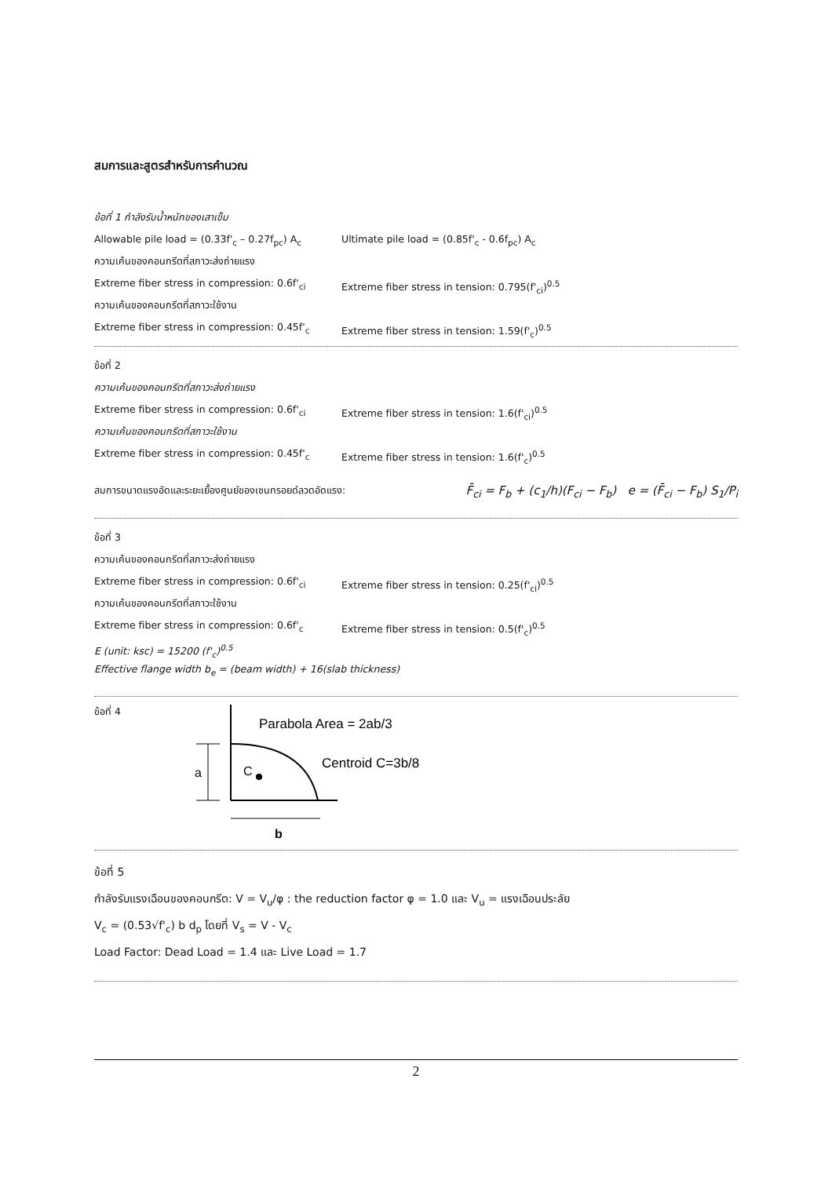สมการและสูตรสำหรับการคำนวณ
ข้อที่ 1 กำลังรับน้ำหนักของเสาเข็ม
Allowable pile load = (0.33f'<sub>c</sub> – 0.27f<sub>pc</sub>) A<sub>c</sub> Ultimate pile load = (0.85f'<sub>c</sub> - 0.6f<sub>pc</sub>) A<sub>c</sub>
ความเค้นของคอนกรีตที่สภาวะส่งถ่ายแรง
Extreme fiber stress in compression: 0.6f'<sub>ci</sub> Extreme fiber stress in tension: 0.795(f'<sub>ci</sub>)<sup>0.5</sup>
ความเค้นของคอนกรีตที่สภาวะใช้งาน
Extreme fiber stress in compression: 0.45f'<sub>c</sub> Extreme fiber stress in tension: 1.59(f'<sub>c</sub>)<sup>0.5</sup>
ข้อที่ 2
ความเค้นของคอนกรีตที่สภาวะส่งถ่ายแรง
Extreme fiber stress in compression: 0.6f'<sub>ci</sub> Extreme fiber stress in tension: 1.6(f'<sub>ci</sub>)<sup>0.5</sup>
ความเค้นของคอนกรีตที่สภาวะใช้งาน
Extreme fiber stress in compression: 0.45f'<sub>c</sub> Extreme fiber stress in tension: 1.6(f'<sub>c</sub>)<sup>0.5</sup>
สมการขนาดแรงอัดและระยะเยื้องศูนย์ของเซนทรอยด์ลวดอัดแรง: F̄<sub>ci</sub> = F<sub>b</sub> + (c<sub>1</sub>/h)(F<sub>ci</sub> − F<sub>b</sub>) e = (F̄<sub>ci</sub> − F<sub>b</sub>) S<sub>1</sub>/P<sub>i</sub>
ข้อที่ 3
ความเค้นของคอนกรีตที่สภาวะส่งถ่ายแรง
Extreme fiber stress in compression: 0.6f'<sub>ci</sub> Extreme fiber stress in tension: 0.25(f'<sub>ci</sub>)<sup>0.5</sup>
ความเค้นของคอนกรีตที่สภาวะใช้งาน
Extreme fiber stress in compression: 0.6f'<sub>c</sub> Extreme fiber stress in tension: 0.5(f'<sub>c</sub>)<sup>0.5</sup>
E (unit: ksc) = 15200 (f'<sub>c</sub>)<sup>0.5</sup>
Effective flange width b<sub>e</sub> = (beam width) + 16(slab thickness)
ข้อที่ 4
a
C
b
Parabola Area = 2ab/3
Centroid C=3b/8
ข้อที่ 5
กำลังรับแรงเฉือนของคอนกรีต: V = V<sub>u</sub>/φ : the reduction factor φ = 1.0 และ V<sub>u</sub> = แรงเฉือนประลัย
V<sub>c</sub> = (0.53√f'<sub>c</sub>) b d<sub>p</sub> โดยที่ V<sub>s</sub> = V - V<sub>c</sub>
Load Factor: Dead Load = 1.4 และ Live Load = 1.7
2